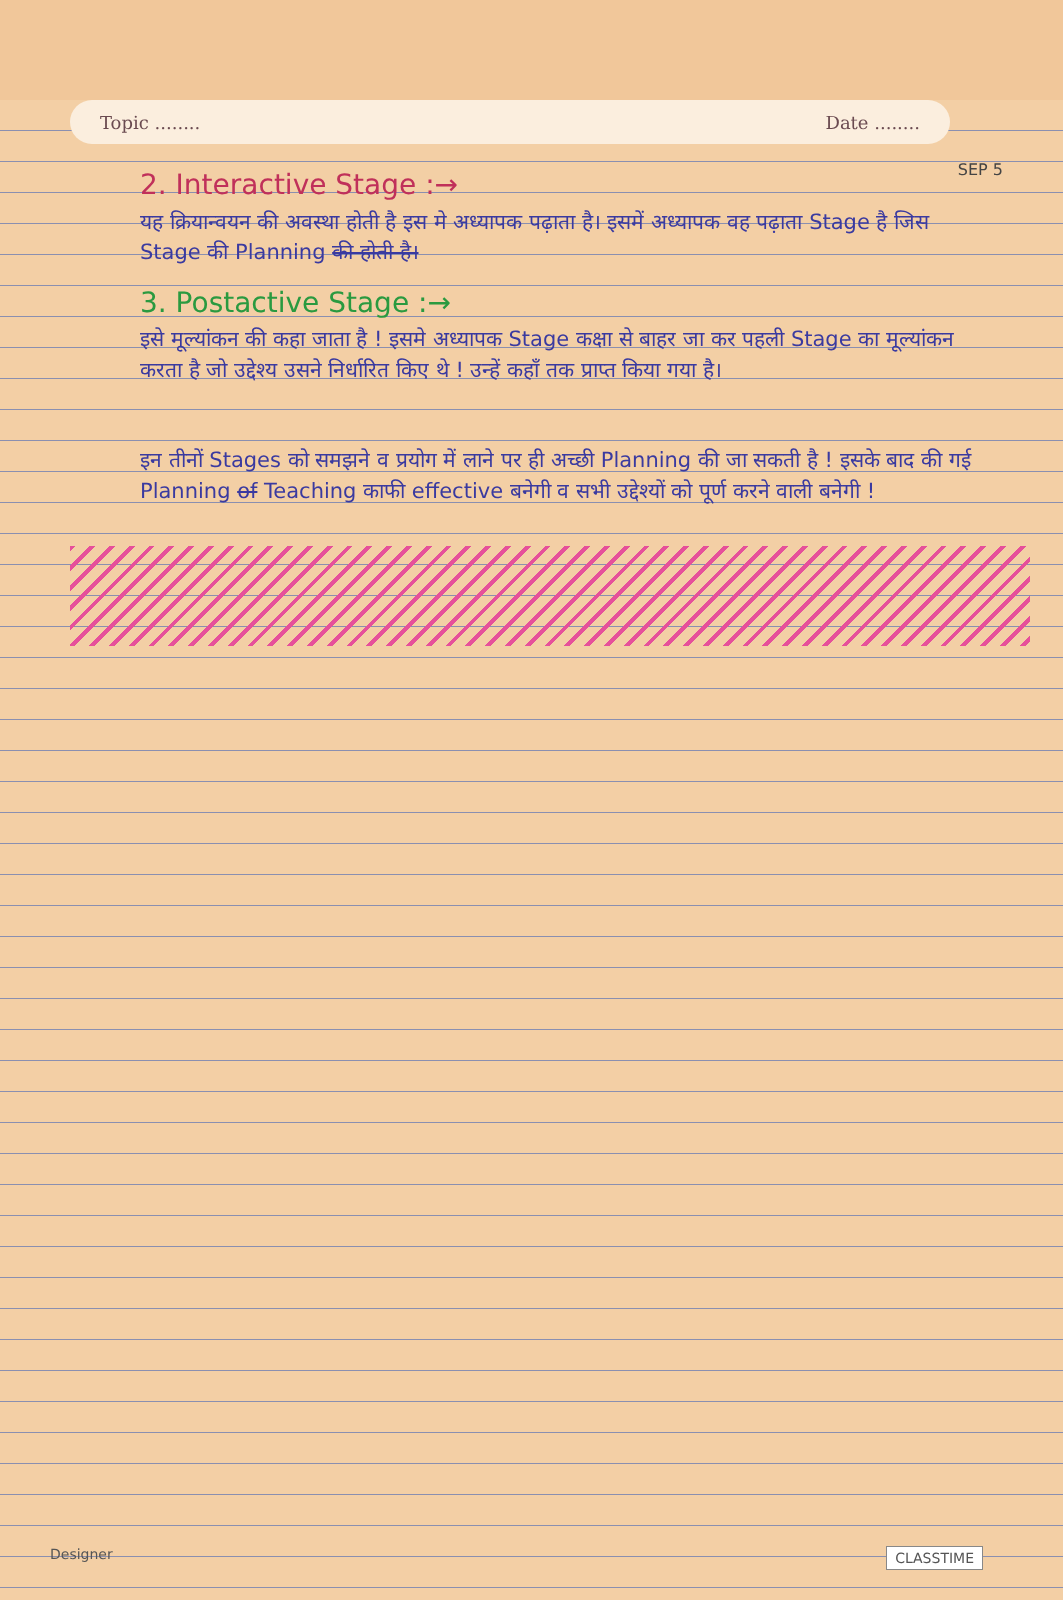SEP 5
Topic ........ Date ........
2. Interactive Stage :→
यह क्रियान्वयन की अवस्था होती है इस मे अध्यापक पढ़ाता है। इसमें अध्यापक वह पढ़ाता Stage है जिस Stage की Planning की होती है।
3. Postactive Stage :→
इसे मूल्यांकन की कहा जाता है ! इसमे अध्यापक Stage कक्षा से बाहर जा कर पहली Stage का मूल्यांकन करता है जो उद्देश्य उसने निर्धारित किए थे ! उन्हें कहाँ तक प्राप्त किया गया है।
इन तीनों Stages को समझने व प्रयोग में लाने पर ही अच्छी Planning की जा सकती है ! इसके बाद की गई Planning of Teaching काफी effective बनेगी व सभी उद्देश्यों को पूर्ण करने वाली बनेगी !
Designer CLASSTIME